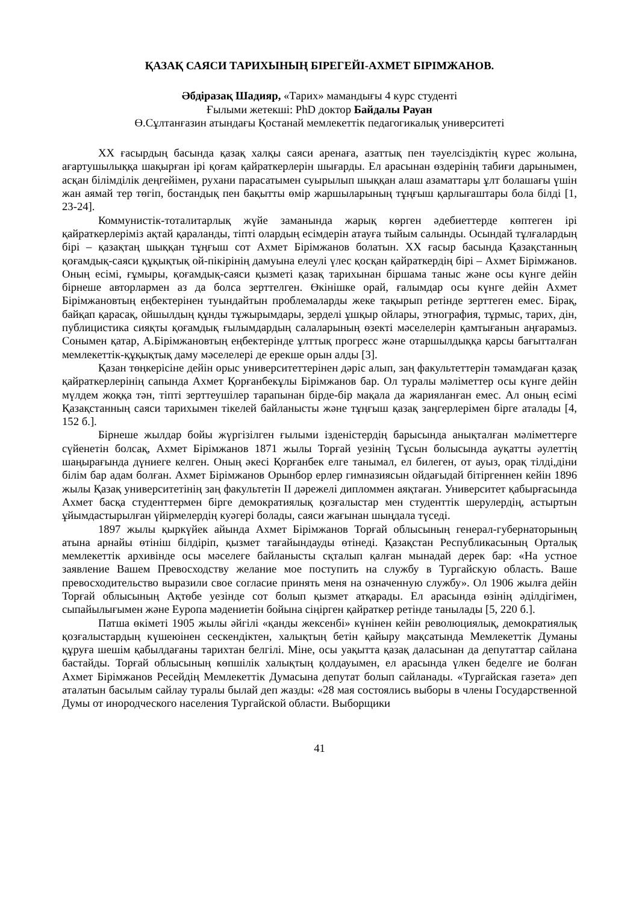ҚАЗАҚ САЯСИ ТАРИХЫНЫҢ БІРЕГЕЙІ-АХМЕТ БІРІМЖАНОВ.
Әбдіразақ Шадияр, «Тарих» мамандығы 4 курс студенті
Ғылыми жетекші: PhD доктор Байдалы Рауан
Ө.Сұлтанғазин атындағы Қостанай мемлекеттік педагогикалық университеті
XX ғасырдың басында қазақ халқы саяси аренаға, азаттық пен тәуелсіздіктің күрес жолына, ағартушылыққа шақырған ірі қоғам қайраткерлерін шығарды. Ел арасынан өздерінің табиғи дарынымен, асқан білімділік деңгейімен, рухани парасатымен суырылып шыққан алаш азаматтары ұлт болашағы үшін жан аямай тер төгіп, бостандық пен бақытты өмір жаршыларының тұңғыш қарлығаштары бола білді [1, 23-24].
Коммунистік-тоталитарлық жүйе заманында жарық көрген әдебиеттерде көптеген ірі қайраткерлеріміз ақтай қараланды, тіпті олардың есімдерін атауға тыйым салынды. Осындай тұлғалардың бірі – қазақтаң шыққан тұңғыш сот Ахмет Бірімжанов болатын. XX ғасыр басында Қазақстанның қоғамдық-саяси құқықтық ой-пікірінің дамуына елеулі үлес қосқан қайраткердің бірі – Ахмет Бірімжанов. Оның есімі, ғұмыры, қоғамдық-саяси қызметі қазақ тарихынан біршама таныс және осы күнге дейін бірнеше авторлармен аз да болса зерттелген. Өкінішке орай, ғалымдар осы күнге дейін Ахмет Бірімжановтың еңбектерінен туындайтын проблемаларды жеке тақырып ретінде зерттеген емес. Бірақ, байқап қарасақ, ойшылдың құнды тұжырымдары, зерделі ұшқыр ойлары, этнография, тұрмыс, тарих, дін, публицистика сияқты қоғамдық ғылымдардың салаларының өзекті мәселелерін қамтығанын аңғарамыз. Сонымен қатар, А.Бірімжановтың еңбектерінде ұлттық прогресс және отаршылдыққа қарсы бағытталған мемлекеттік-құқықтық даму мәселелері де ерекше орын алды [3].
Қазан төңкерісіне дейін орыс университеттерінен дәріс алып, заң факультеттерін тәмамдаған қазақ қайраткерлерінің сапында Ахмет Қорғанбекұлы Бірімжанов бар. Ол туралы мәліметтер осы күнге дейін мүлдем жоққа тән, тіпті зерттеушілер тарапынан бірде-бір мақала да жарияланған емес. Ал оның есімі Қазақстанның саяси тарихымен тікелей байланысты және тұңғыш қазақ заңгерлерімен бірге аталады [4, 152 б.].
Бірнеше жылдар бойы жүргізілген ғылыми ізденістердің барысында анықталған мәліметтерге сүйенетін болсақ, Ахмет Бірімжанов 1871 жылы Торғай уезінің Тұсын болысында ауқатты әулеттің шаңырағында дүниеге келген. Оның әкесі Қорғанбек елге танымал, ел билеген, от ауыз, орақ тілді,діни білім бар адам болған. Ахмет Бірімжанов Орынбор ерлер гимназиясын ойдағыдай бітіргеннен кейін 1896 жылы Қазақ университетінің заң факультетін II дәрежелі дипломмен аяқтаған. Университет қабырғасында Ахмет басқа студенттермен бірге демократиялық қозғалыстар мен студенттік шерулердің, астыртын ұйымдастырылған үйірмелердің куәгері болады, саяси жағынан шыңдала түседі.
1897 жылы қыркүйек айында Ахмет Бірімжанов Торғай облысының генерал-губернаторының атына арнайы өтініш білдіріп, қызмет тағайындауды өтінеді. Қазақстан Республикасының Орталық мемлекеттік архивінде осы мәселеге байланысты сқталып қалған мынадай дерек бар: «На устное заявление Вашем Превосходству желание мое поступить на службу в Тургайскую область. Ваше превосходительство выразили свое согласие принять меня на означенную службу». Ол 1906 жылға дейін Торғай облысының Ақтөбе уезінде сот болып қызмет атқарады. Ел арасында өзінің әділдігімен, сыпайылығымен және Еуропа мәдениетін бойына сіңірген қайраткер ретінде танылады [5, 220 б.].
Патша өкіметі 1905 жылы әйгілі «қанды жексенбі» күнінен кейін революциялық, демократиялық қозғалыстардың күшеюінен сескендіктен, халықтың бетін қайыру мақсатында Мемлекеттік Думаны құруға шешім қабылдағаны тарихтан белгілі. Міне, осы уақытта қазақ даласынан да депутаттар сайлана бастайды. Торғай облысының көпшілік халықтың қолдауымен, ел арасында үлкен беделге ие болған Ахмет Бірімжанов Ресейдің Мемлекеттік Думасына депутат болып сайланады. «Тургайская газета» деп аталатын басылым сайлау туралы былай деп жазды: «28 мая состоялись выборы в члены Государственной Думы от инородческого населения Тургайской области. Выборщики
41